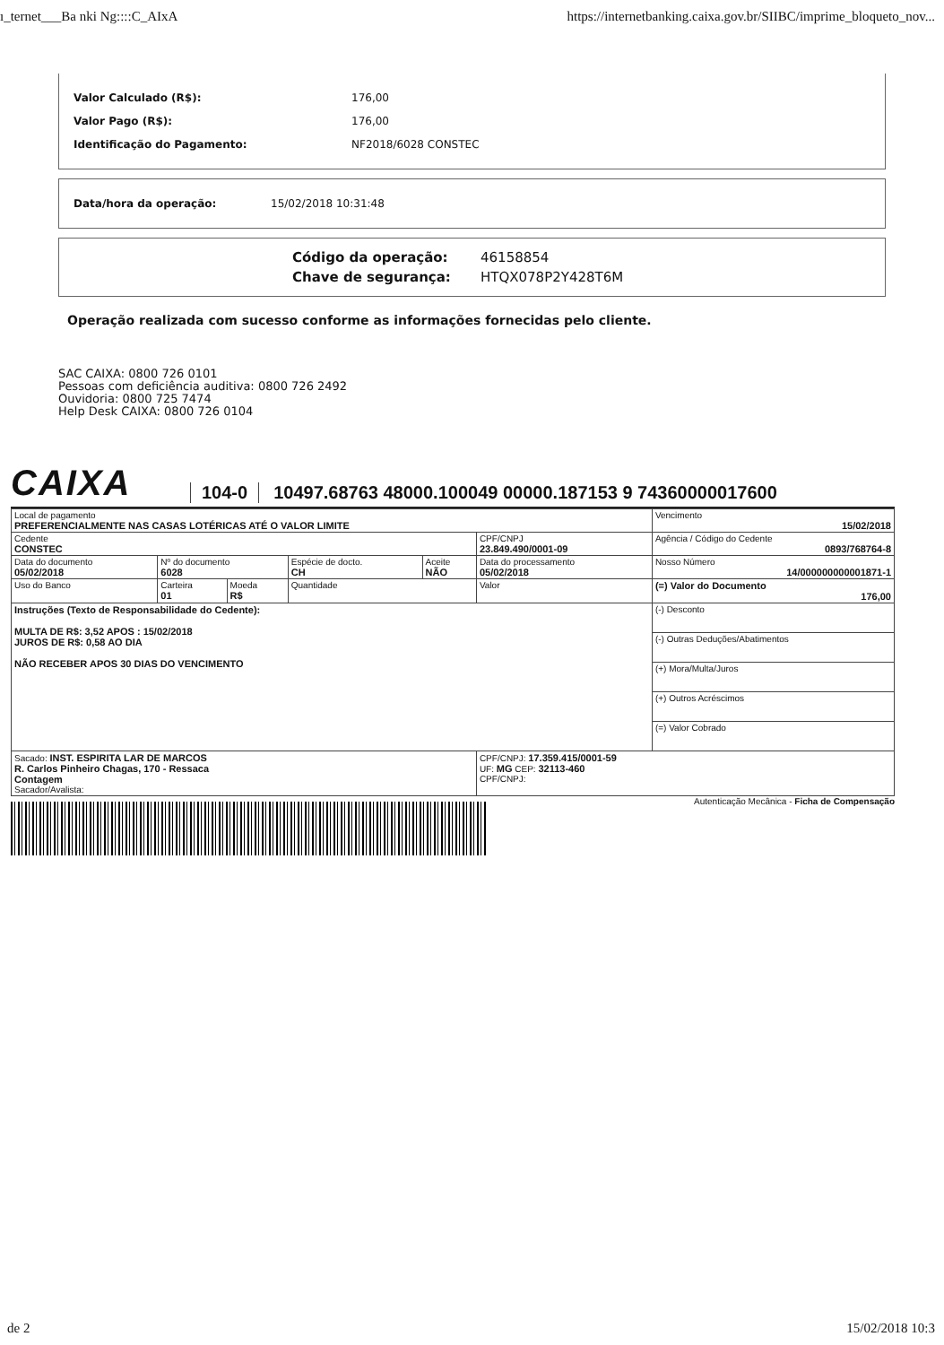ı_ternet___Ba nki Ng::::C_AIxA https://internetbanking.caixa.gov.br/SIIBC/imprime_bloqueto_nov...
Valor Calculado (R$): 176,00
Valor Pago (R$): 176,00
Identificação do Pagamento: NF2018/6028 CONSTEC
Data/hora da operação: 15/02/2018 10:31:48
Código da operação: 46158854
Chave de segurança: HTQX078P2Y428T6M
Operação realizada com sucesso conforme as informações fornecidas pelo cliente.
SAC CAIXA: 0800 726 0101
Pessoas com deficiência auditiva: 0800 726 2492
Ouvidoria: 0800 725 7474
Help Desk CAIXA: 0800 726 0104
CAIXA 104-0 10497.68763 48000.100049 00000.187153 9 74360000017600
| Local de pagamento PREFERENCIALMENTE NAS CASAS LOTÉRICAS ATÉ O VALOR LIMITE | | | | | | Vencimento 15/02/2018 |
| Cedente CONSTEC | | | | | CPF/CNPJ 23.849.490/0001-09 | Agência / Código do Cedente 0893/768764-8 |
| Data do documento 05/02/2018 | Nº do documento 6028 | | Espécie de docto. CH | Aceite NÃO | Data do processamento 05/02/2018 | Nosso Número 14/000000000001871-1 |
| Uso do Banco | Carteira 01 | Moeda R$ | Quantidade | | Valor | (=) Valor do Documento 176,00 |
| Instruções (Texto de Responsabilidade do Cedente): MULTA DE R$: 3,52 APOS : 15/02/2018 JUROS DE R$: 0,58 AO DIA NÃO RECEBER APOS 30 DIAS DO VENCIMENTO | | | | | | (-) Desconto |
| | | | | | | (-) Outras Deduções/Abatimentos |
| | | | | | | (+) Mora/Multa/Juros |
| | | | | | | (+) Outros Acréscimos |
| | | | | | | (=) Valor Cobrado |
| Sacado: INST. ESPIRITA LAR DE MARCOS R. Carlos Pinheiro Chagas, 170 - Ressaca Contagem Sacador/Avalista: | | | | | CPF/CNPJ: 17.359.415/0001-59 UF: MG CEP: 32113-460 CPF/CNPJ: | |
Autenticação Mecânica - Ficha de Compensação
de 2 15/02/2018 10:3